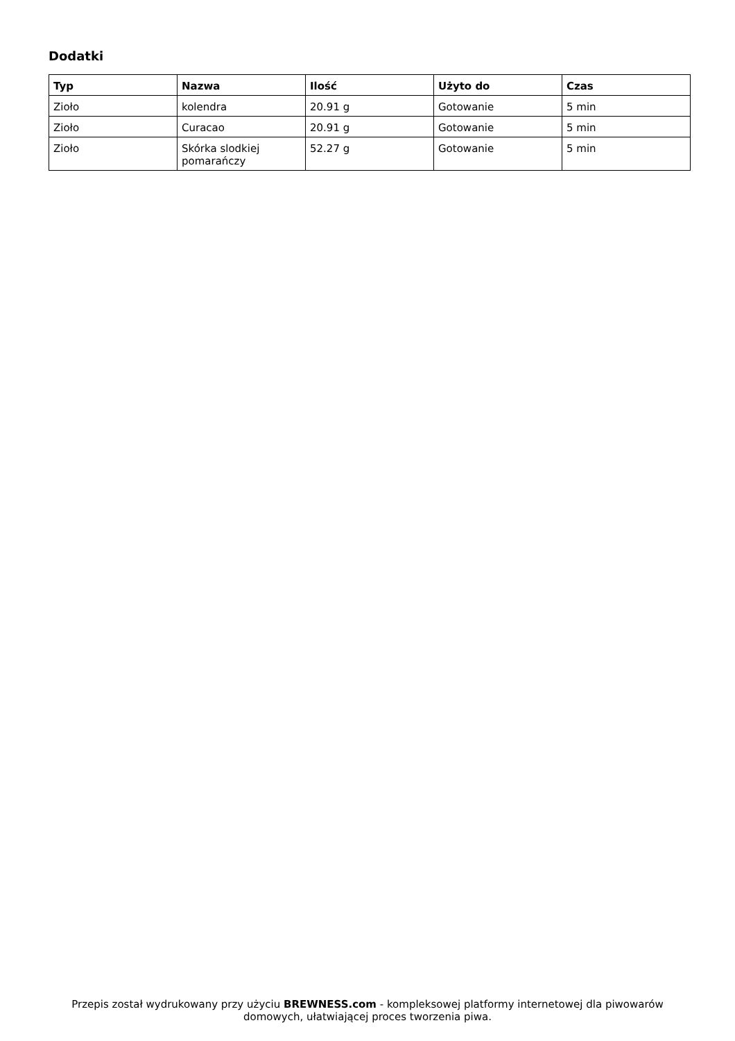Dodatki
| Typ | Nazwa | Ilość | Użyto do | Czas |
| --- | --- | --- | --- | --- |
| Zioło | kolendra | 20.91 g | Gotowanie | 5 min |
| Zioło | Curacao | 20.91 g | Gotowanie | 5 min |
| Zioło | Skórka slodkiej pomarańczy | 52.27 g | Gotowanie | 5 min |
Przepis został wydrukowany przy użyciu BREWNESS.com - kompleksowej platformy internetowej dla piwowarów domowych, ułatwiającej proces tworzenia piwa.